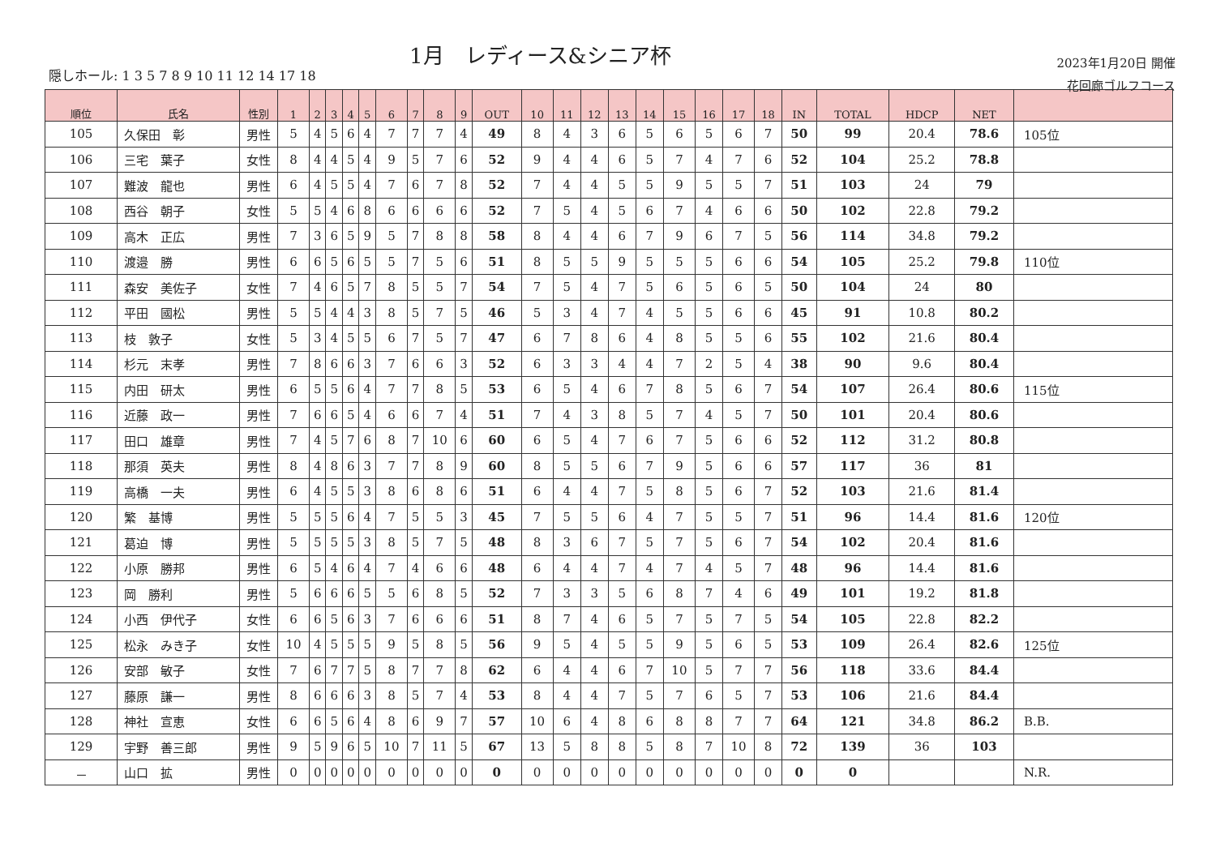1月　レディース&シニア杯
隠しホール: 1 3 5 7 8 9 10 11 12 14 17 18
2023年1月20日 開催
花回廊ゴルフコース
| 順位 | 氏名 | 性別 | 1 | 2 | 3 | 4 | 5 | 6 | 7 | 8 | 9 | OUT | 10 | 11 | 12 | 13 | 14 | 15 | 16 | 17 | 18 | IN | TOTAL | HDCP | NET | |
| --- | --- | --- | --- | --- | --- | --- | --- | --- | --- | --- | --- | --- | --- | --- | --- | --- | --- | --- | --- | --- | --- | --- | --- | --- | --- | --- |
| 105 | 久保田 彰 | 男性 | 5 | 4 | 5 | 6 | 4 | 7 | 7 | 7 | 4 | 49 | 8 | 4 | 3 | 6 | 5 | 6 | 5 | 6 | 7 | 50 | 99 | 20.4 | 78.6 | 105位 |
| 106 | 三宅 葉子 | 女性 | 8 | 4 | 4 | 5 | 4 | 9 | 5 | 7 | 6 | 52 | 9 | 4 | 4 | 6 | 5 | 7 | 4 | 7 | 6 | 52 | 104 | 25.2 | 78.8 | |
| 107 | 難波 龍也 | 男性 | 6 | 4 | 5 | 5 | 4 | 7 | 6 | 7 | 8 | 52 | 7 | 4 | 4 | 5 | 5 | 9 | 5 | 5 | 7 | 51 | 103 | 24 | 79 | |
| 108 | 西谷 朝子 | 女性 | 5 | 5 | 4 | 6 | 8 | 6 | 6 | 6 | 6 | 52 | 7 | 5 | 4 | 5 | 6 | 7 | 4 | 6 | 6 | 50 | 102 | 22.8 | 79.2 | |
| 109 | 高木 正広 | 男性 | 7 | 3 | 6 | 5 | 9 | 5 | 7 | 8 | 8 | 58 | 8 | 4 | 4 | 6 | 7 | 9 | 6 | 7 | 5 | 56 | 114 | 34.8 | 79.2 | |
| 110 | 渡邉 勝 | 男性 | 6 | 6 | 5 | 6 | 5 | 5 | 7 | 5 | 6 | 51 | 8 | 5 | 5 | 9 | 5 | 5 | 5 | 6 | 6 | 54 | 105 | 25.2 | 79.8 | 110位 |
| 111 | 森安 美佐子 | 女性 | 7 | 4 | 6 | 5 | 7 | 8 | 5 | 5 | 7 | 54 | 7 | 5 | 4 | 7 | 5 | 6 | 5 | 6 | 5 | 50 | 104 | 24 | 80 | |
| 112 | 平田 國松 | 男性 | 5 | 5 | 4 | 4 | 3 | 8 | 5 | 7 | 5 | 46 | 5 | 3 | 4 | 7 | 4 | 5 | 5 | 6 | 6 | 45 | 91 | 10.8 | 80.2 | |
| 113 | 枝 敦子 | 女性 | 5 | 3 | 4 | 5 | 5 | 6 | 7 | 5 | 7 | 47 | 6 | 7 | 8 | 6 | 4 | 8 | 5 | 5 | 6 | 55 | 102 | 21.6 | 80.4 | |
| 114 | 杉元 末孝 | 男性 | 7 | 8 | 6 | 6 | 3 | 7 | 6 | 6 | 3 | 52 | 6 | 3 | 3 | 4 | 4 | 7 | 2 | 5 | 4 | 38 | 90 | 9.6 | 80.4 | |
| 115 | 内田 研太 | 男性 | 6 | 5 | 5 | 6 | 4 | 7 | 7 | 8 | 5 | 53 | 6 | 5 | 4 | 6 | 7 | 8 | 5 | 6 | 7 | 54 | 107 | 26.4 | 80.6 | 115位 |
| 116 | 近藤 政一 | 男性 | 7 | 6 | 6 | 5 | 4 | 6 | 6 | 7 | 4 | 51 | 7 | 4 | 3 | 8 | 5 | 7 | 4 | 5 | 7 | 50 | 101 | 20.4 | 80.6 | |
| 117 | 田口 雄章 | 男性 | 7 | 4 | 5 | 7 | 6 | 8 | 7 | 10 | 6 | 60 | 6 | 5 | 4 | 7 | 6 | 7 | 5 | 6 | 6 | 52 | 112 | 31.2 | 80.8 | |
| 118 | 那須 英夫 | 男性 | 8 | 4 | 8 | 6 | 3 | 7 | 7 | 8 | 9 | 60 | 8 | 5 | 5 | 6 | 7 | 9 | 5 | 6 | 6 | 57 | 117 | 36 | 81 | |
| 119 | 高橋 一夫 | 男性 | 6 | 4 | 5 | 5 | 3 | 8 | 6 | 8 | 6 | 51 | 6 | 4 | 4 | 7 | 5 | 8 | 5 | 6 | 7 | 52 | 103 | 21.6 | 81.4 | |
| 120 | 繁 基博 | 男性 | 5 | 5 | 5 | 6 | 4 | 7 | 5 | 5 | 3 | 45 | 7 | 5 | 5 | 6 | 4 | 7 | 5 | 5 | 7 | 51 | 96 | 14.4 | 81.6 | 120位 |
| 121 | 葛迫 博 | 男性 | 5 | 5 | 5 | 5 | 3 | 8 | 5 | 7 | 5 | 48 | 8 | 3 | 6 | 7 | 5 | 7 | 5 | 6 | 7 | 54 | 102 | 20.4 | 81.6 | |
| 122 | 小原 勝邦 | 男性 | 6 | 5 | 4 | 6 | 4 | 7 | 4 | 6 | 6 | 48 | 6 | 4 | 4 | 7 | 4 | 7 | 4 | 5 | 7 | 48 | 96 | 14.4 | 81.6 | |
| 123 | 岡 勝利 | 男性 | 5 | 6 | 6 | 6 | 5 | 5 | 6 | 8 | 5 | 52 | 7 | 3 | 3 | 5 | 6 | 8 | 7 | 4 | 6 | 49 | 101 | 19.2 | 81.8 | |
| 124 | 小西 伊代子 | 女性 | 6 | 6 | 5 | 6 | 3 | 7 | 6 | 6 | 6 | 51 | 8 | 7 | 4 | 6 | 5 | 7 | 5 | 7 | 5 | 54 | 105 | 22.8 | 82.2 | |
| 125 | 松永 みき子 | 女性 | 10 | 4 | 5 | 5 | 5 | 9 | 5 | 8 | 5 | 56 | 9 | 5 | 4 | 5 | 5 | 9 | 5 | 6 | 5 | 53 | 109 | 26.4 | 82.6 | 125位 |
| 126 | 安部 敏子 | 女性 | 7 | 6 | 7 | 7 | 5 | 8 | 7 | 7 | 8 | 62 | 6 | 4 | 4 | 6 | 7 | 10 | 5 | 7 | 7 | 56 | 118 | 33.6 | 84.4 | |
| 127 | 藤原 謙一 | 男性 | 8 | 6 | 6 | 6 | 3 | 8 | 5 | 7 | 4 | 53 | 8 | 4 | 4 | 7 | 5 | 7 | 6 | 5 | 7 | 53 | 106 | 21.6 | 84.4 | |
| 128 | 神社 宣恵 | 女性 | 6 | 6 | 5 | 6 | 4 | 8 | 6 | 9 | 7 | 57 | 10 | 6 | 4 | 8 | 6 | 8 | 8 | 7 | 7 | 64 | 121 | 34.8 | 86.2 | B.B. |
| 129 | 宇野 善三郎 | 男性 | 9 | 5 | 9 | 6 | 5 | 10 | 7 | 11 | 5 | 67 | 13 | 5 | 8 | 8 | 5 | 8 | 7 | 10 | 8 | 72 | 139 | 36 | 103 | |
| － | 山口 拡 | 男性 | 0 | 0 | 0 | 0 | 0 | 0 | 0 | 0 | 0 | 0 | 0 | 0 | 0 | 0 | 0 | 0 | 0 | 0 | 0 | 0 | 0 | | | N.R. |